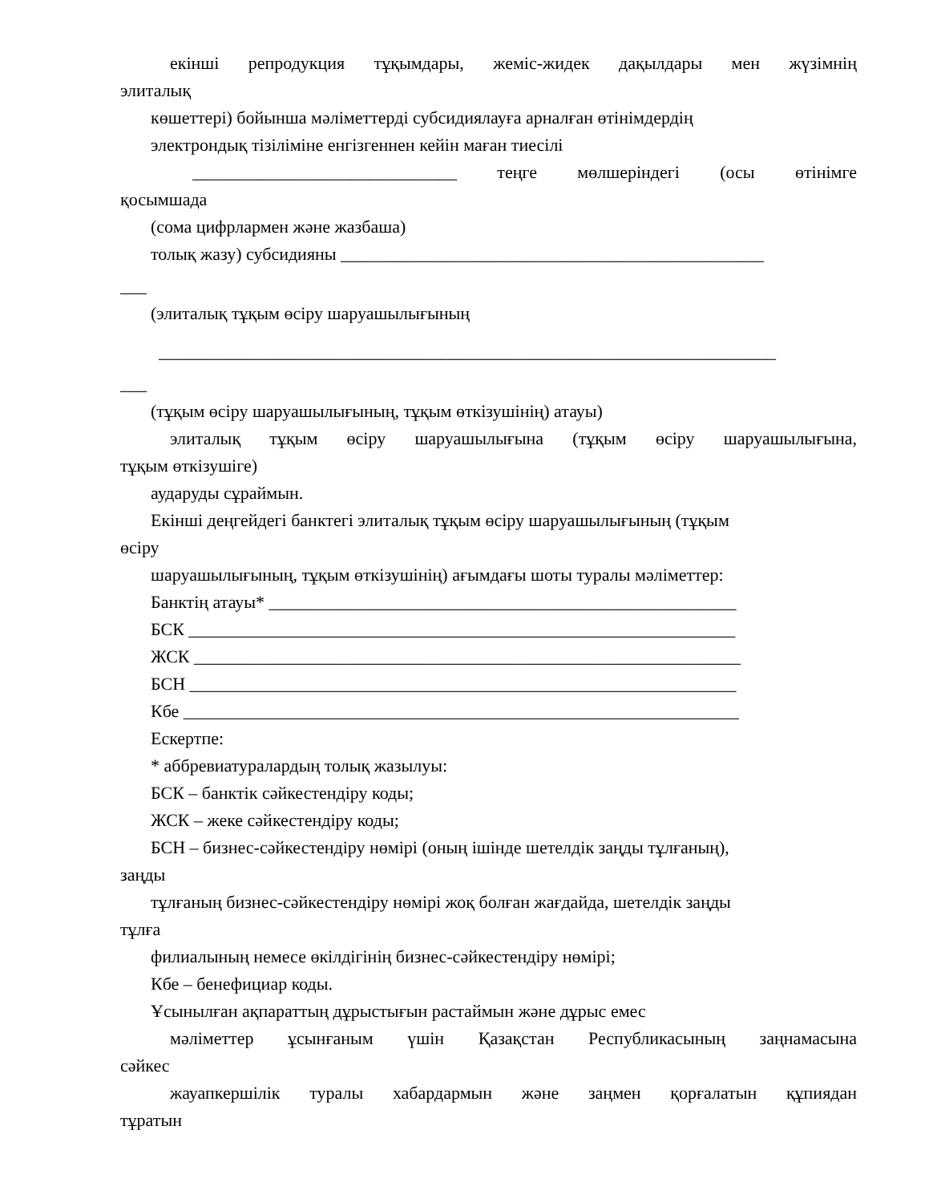екінші репродукция тұқымдары, жеміс-жидек дақылдары мен жүзімнің
элиталық
көшеттері) бойынша мәліметтерді субсидиялауға арналған өтінімдердің
электрондық тізіліміне енгізгеннен кейін маған тиесілі
______________________________ теңге мөлшеріндегі (осы өтінімге
қосымшада
(сома цифрлармен және жазбаша)
толық жазу) субсидияны ________________________________________________
___
(элиталық тұқым өсіру шаруашылығының
______________________________________________________________________
___
(тұқым өсіру шаруашылығының, тұқым өткізушінің) атауы)
элиталық тұқым өсіру шаруашылығына (тұқым өсіру шаруашылығына,
тұқым өткізушіге)
аударуды сұраймын.
Екінші деңгейдегі банктегі элиталық тұқым өсіру шаруашылығының (тұқым
өсіру
шаруашылығының, тұқым өткізушінің) ағымдағы шоты туралы мәліметтер:
Банктің атауы* _____________________________________________________
БСК ______________________________________________________________
ЖСК ______________________________________________________________
БСН ______________________________________________________________
Кбе _______________________________________________________________
Ескертпе:
* аббревиатуралардың толық жазылуы:
БСК – банктік сәйкестендіру коды;
ЖСК – жеке сәйкестендіру коды;
БСН – бизнес-сәйкестендіру нөмірі (оның ішінде шетелдік заңды тұлғаның),
заңды
тұлғаның бизнес-сәйкестендіру нөмірі жоқ болған жағдайда, шетелдік заңды
тұлға
филиалының немесе өкілдігінің бизнес-сәйкестендіру нөмірі;
Кбе – бенефициар коды.
Ұсынылған ақпараттың дұрыстығын растаймын және дұрыс емес
мәліметтер ұсынғаным үшін Қазақстан Республикасының заңнамасына
сәйкес
жауапкершілік туралы хабардармын және заңмен қорғалатын құпиядан
тұратын